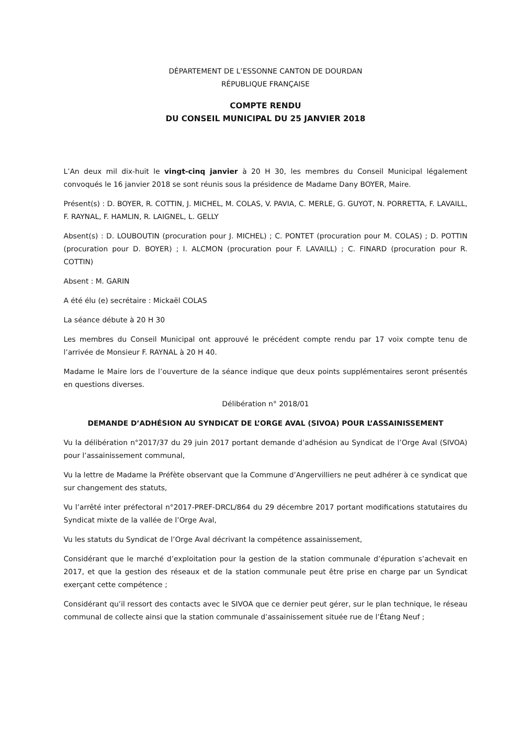DÉPARTEMENT DE L’ESSONNE CANTON DE DOURDAN
RÉPUBLIQUE FRANÇAISE
COMPTE RENDU
DU CONSEIL MUNICIPAL DU 25 JANVIER 2018
L’An deux mil dix-huit le vingt-cinq janvier à 20 H 30, les membres du Conseil Municipal légalement convoqués le 16 janvier 2018 se sont réunis sous la présidence de Madame Dany BOYER, Maire.
Présent(s) : D. BOYER, R. COTTIN, J. MICHEL, M. COLAS, V. PAVIA, C. MERLE, G. GUYOT, N. PORRETTA, F. LAVAILL, F. RAYNAL, F. HAMLIN, R. LAIGNEL, L. GELLY
Absent(s) : D. LOUBOUTIN (procuration pour J. MICHEL) ; C. PONTET (procuration pour M. COLAS) ; D. POTTIN (procuration pour D. BOYER) ; I. ALCMON (procuration pour F. LAVAILL) ; C. FINARD (procuration pour R. COTTIN)
Absent : M. GARIN
A été élu (e) secrétaire : Mickaël COLAS
La séance débute à 20 H 30
Les membres du Conseil Municipal ont approuvé le précédent compte rendu par 17 voix compte tenu de l’arrivée de Monsieur F. RAYNAL à 20 H 40.
Madame le Maire lors de l’ouverture de la séance indique que deux points supplémentaires seront présentés en questions diverses.
Délibération n° 2018/01
DEMANDE D’ADHÉSION AU SYNDICAT DE L’ORGE AVAL (SIVOA) POUR L’ASSAINISSEMENT
Vu la délibération n°2017/37 du 29 juin 2017 portant demande d’adhésion au Syndicat de l’Orge Aval (SIVOA) pour l’assainissement communal,
Vu la lettre de Madame la Préfète observant que la Commune d’Angervilliers ne peut adhérer à ce syndicat que sur changement des statuts,
Vu l’arrêté inter préfectoral n°2017-PREF-DRCL/864 du 29 décembre 2017 portant modifications statutaires du Syndicat mixte de la vallée de l’Orge Aval,
Vu les statuts du Syndicat de l’Orge Aval décrivant la compétence assainissement,
Considérant que le marché d’exploitation pour la gestion de la station communale d’épuration s’achevait en 2017, et que la gestion des réseaux et de la station communale peut être prise en charge par un Syndicat exerçant cette compétence ;
Considérant qu’il ressort des contacts avec le SIVOA que ce dernier peut gérer, sur le plan technique, le réseau communal de collecte ainsi que la station communale d’assainissement située rue de l’Étang Neuf ;